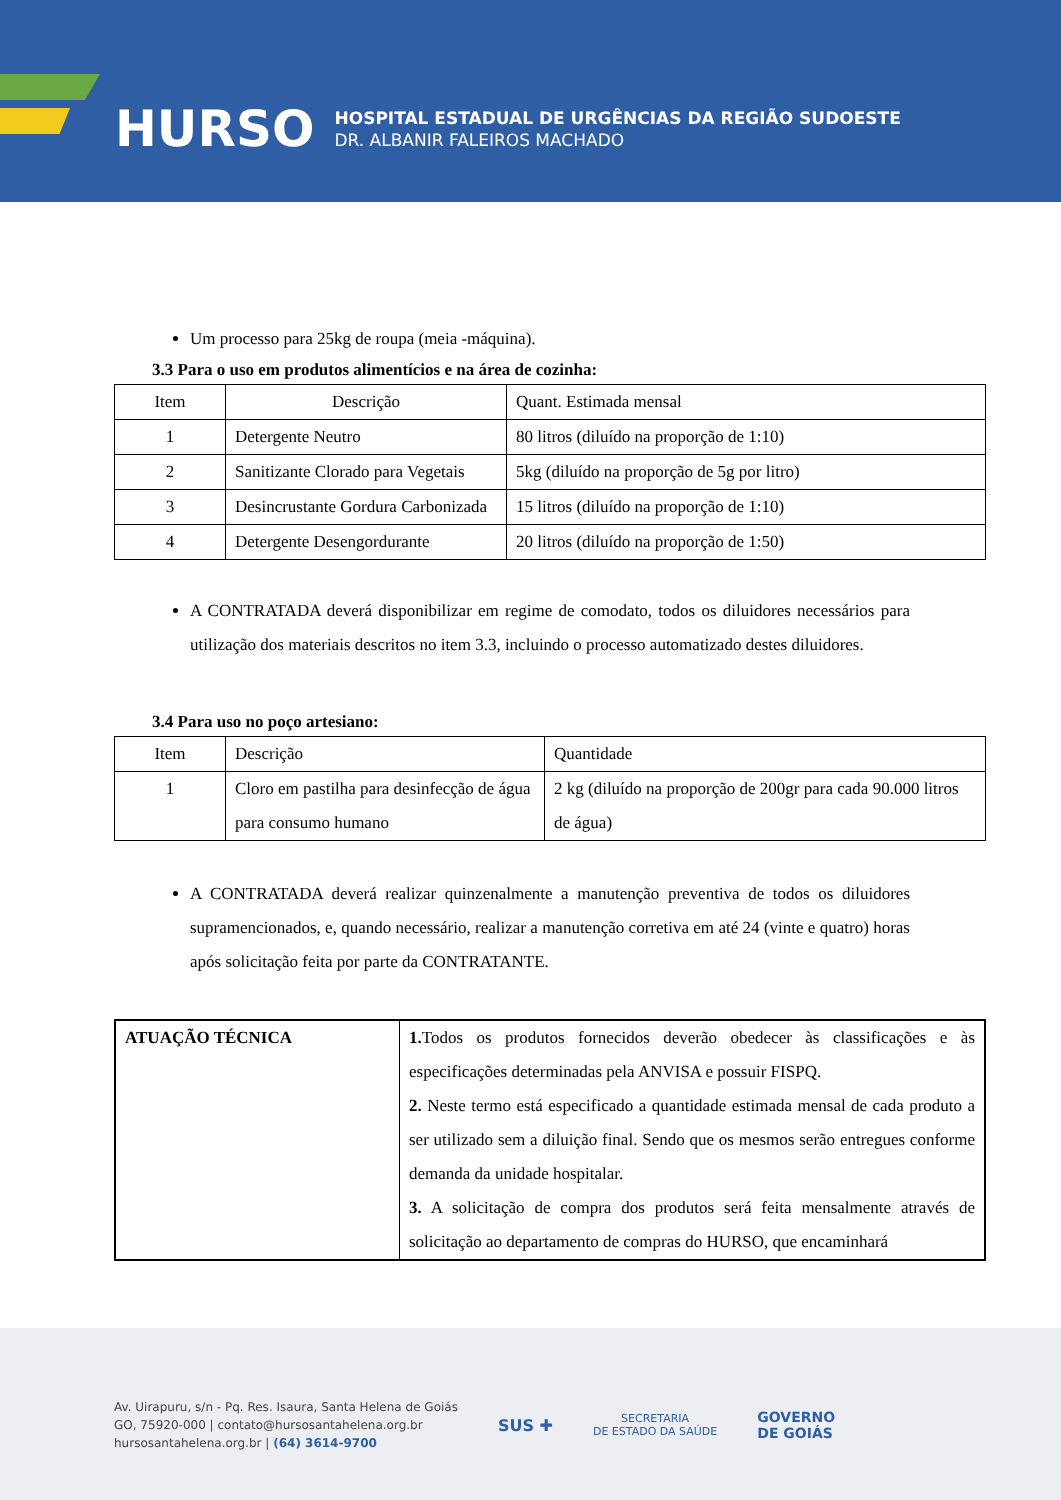HURSO
HOSPITAL ESTADUAL DE URGÊNCIAS DA REGIÃO SUDOESTE
DR. ALBANIR FALEIROS MACHADO
Um processo para 25kg de roupa (meia -máquina).
3.3 Para o uso em produtos alimentícios e na área de cozinha:
| Item | Descrição | Quant. Estimada mensal |
| --- | --- | --- |
| 1 | Detergente Neutro | 80 litros (diluído na proporção de 1:10) |
| 2 | Sanitizante Clorado para Vegetais | 5kg (diluído na proporção de 5g por litro) |
| 3 | Desincrustante Gordura Carbonizada | 15 litros (diluído na proporção de 1:10) |
| 4 | Detergente Desengordurante | 20 litros (diluído na proporção de 1:50) |
A CONTRATADA deverá disponibilizar em regime de comodato, todos os diluidores necessários para utilização dos materiais descritos no item 3.3, incluindo o processo automatizado destes diluidores.
3.4 Para uso no poço artesiano:
| Item | Descrição | Quantidade |
| --- | --- | --- |
| 1 | Cloro em pastilha para desinfecção de água para consumo humano | 2 kg (diluído na proporção de 200gr para cada 90.000 litros de água) |
A CONTRATADA deverá realizar quinzenalmente a manutenção preventiva de todos os diluidores supramencionados, e, quando necessário, realizar a manutenção corretiva em até 24 (vinte e quatro) horas após solicitação feita por parte da CONTRATANTE.
| ATUAÇÃO TÉCNICA | 1. Todos os produtos fornecidos deverão obedecer às classificações e às especificações determinadas pela ANVISA e possuir FISPQ. 2. Neste termo está especificado a quantidade estimada mensal de cada produto a ser utilizado sem a diluição final. Sendo que os mesmos serão entregues conforme demanda da unidade hospitalar. 3. A solicitação de compra dos produtos será feita mensalmente através de solicitação ao departamento de compras do HURSO, que encaminhará |
Av. Uirapuru, s/n - Pq. Res. Isaura, Santa Helena de Goiás
GO, 75920-000 | contato@hursosantahelena.org.br
hursosantahelena.org.br | (64) 3614-9700
SUS ✚
SECRETARIA
DE ESTADO DA SAÚDE
GOVERNO
DE GOIÁS